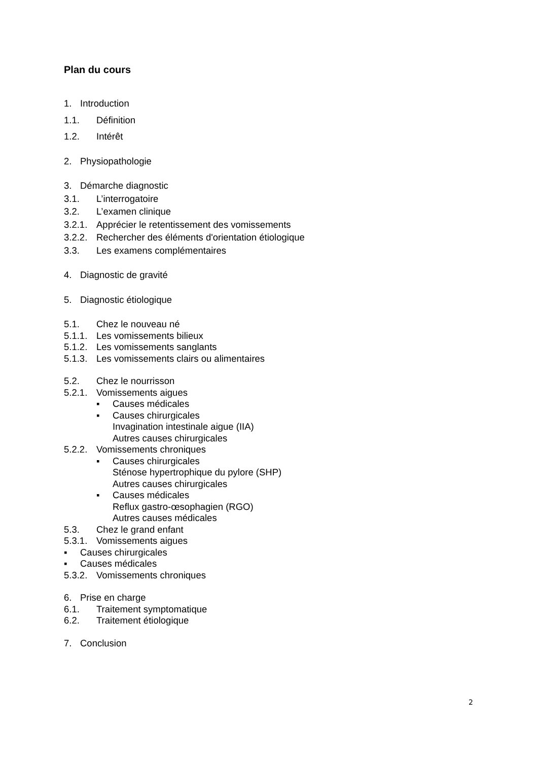Plan du cours
1. Introduction
1.1. Définition
1.2. Intérêt
2. Physiopathologie
3. Démarche diagnostic
3.1. L’interrogatoire
3.2. L’examen clinique
3.2.1. Apprécier le retentissement des vomissements
3.2.2. Rechercher des éléments d'orientation étiologique
3.3. Les examens complémentaires
4. Diagnostic de gravité
5. Diagnostic étiologique
5.1. Chez le nouveau né
5.1.1. Les vomissements bilieux
5.1.2. Les vomissements sanglants
5.1.3. Les vomissements clairs ou alimentaires
5.2. Chez le nourrisson
5.2.1. Vomissements aigues
▪ Causes médicales
▪ Causes chirurgicales
Invagination intestinale aigue (IIA)
Autres causes chirurgicales
5.2.2. Vomissements chroniques
▪ Causes chirurgicales
Sténose hypertrophique du pylore (SHP)
Autres causes chirurgicales
▪ Causes médicales
Reflux gastro-œsophagien (RGO)
Autres causes médicales
5.3. Chez le grand enfant
5.3.1. Vomissements aigues
▪ Causes chirurgicales
▪ Causes médicales
5.3.2. Vomissements chroniques
6. Prise en charge
6.1. Traitement symptomatique
6.2. Traitement étiologique
7. Conclusion
2